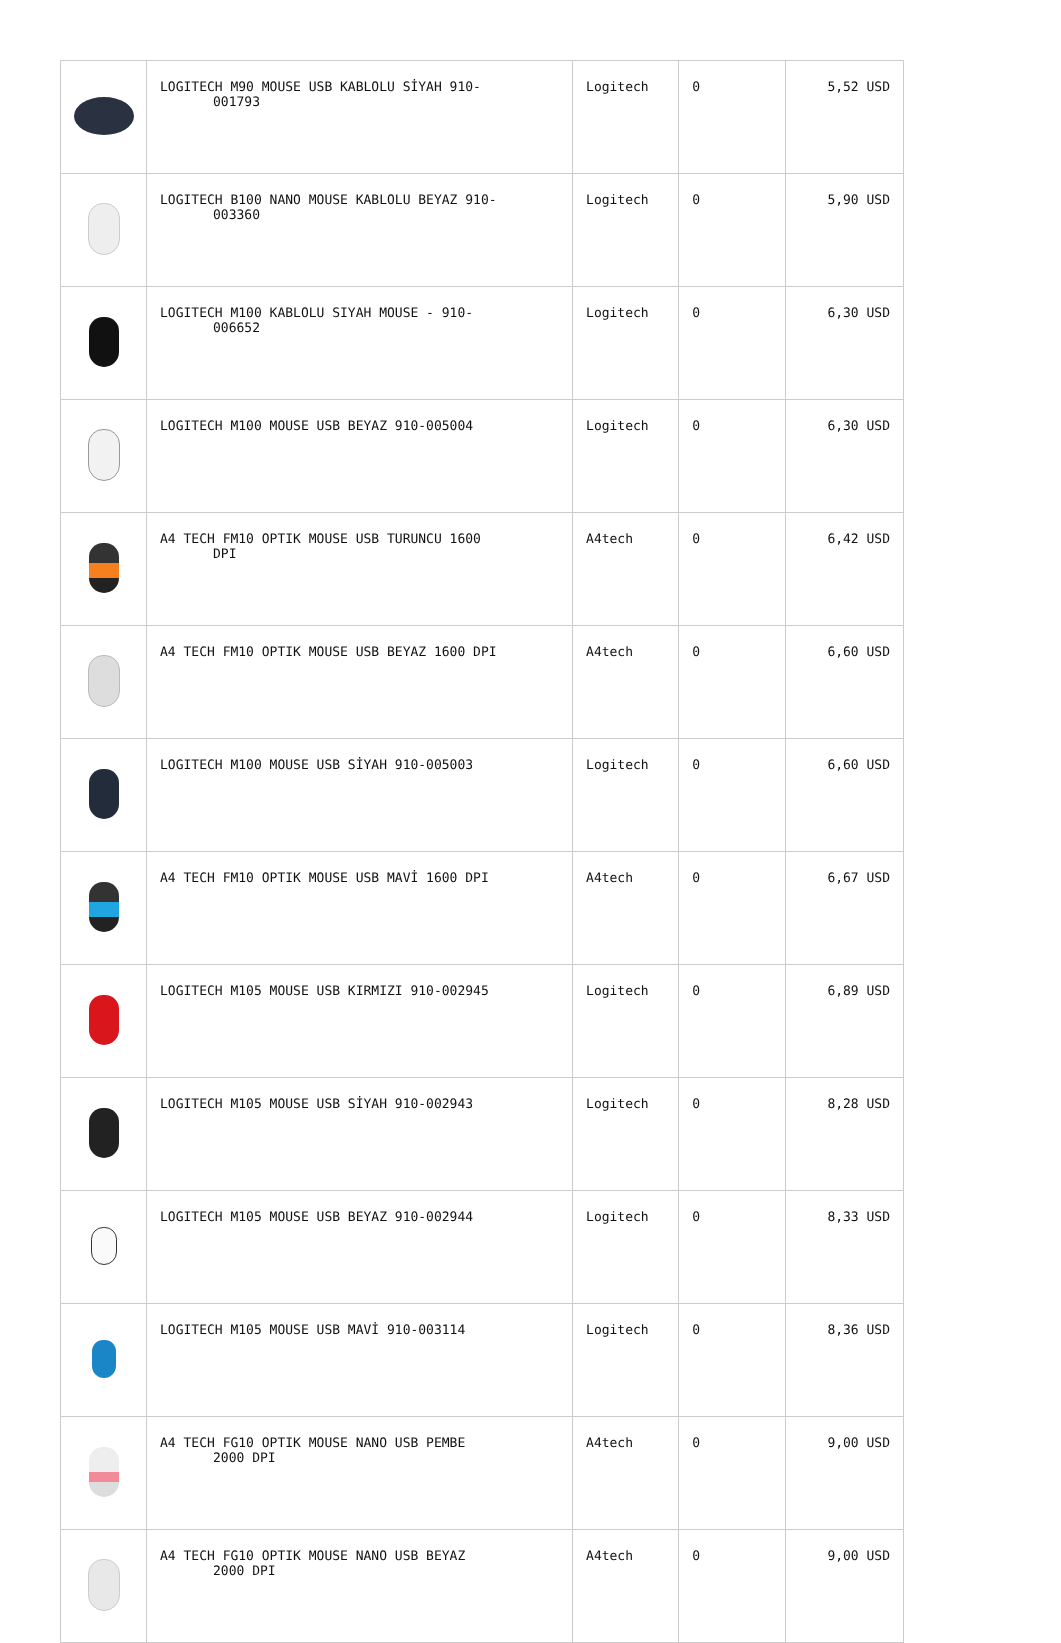| | LOGITECH M90 MOUSE USB KABLOLU SİYAH 910- 001793 | Logitech | 0 | 5,52 USD |
| | LOGITECH B100 NANO MOUSE KABLOLU BEYAZ 910- 003360 | Logitech | 0 | 5,90 USD |
| | LOGITECH M100 KABLOLU SIYAH MOUSE - 910- 006652 | Logitech | 0 | 6,30 USD |
| | LOGITECH M100 MOUSE USB BEYAZ 910-005004 | Logitech | 0 | 6,30 USD |
| | A4 TECH FM10 OPTIK MOUSE USB TURUNCU 1600 DPI | A4tech | 0 | 6,42 USD |
| | A4 TECH FM10 OPTIK MOUSE USB BEYAZ 1600 DPI | A4tech | 0 | 6,60 USD |
| | LOGITECH M100 MOUSE USB SİYAH 910-005003 | Logitech | 0 | 6,60 USD |
| | A4 TECH FM10 OPTIK MOUSE USB MAVİ 1600 DPI | A4tech | 0 | 6,67 USD |
| | LOGITECH M105 MOUSE USB KIRMIZI 910-002945 | Logitech | 0 | 6,89 USD |
| | LOGITECH M105 MOUSE USB SİYAH 910-002943 | Logitech | 0 | 8,28 USD |
| | LOGITECH M105 MOUSE USB BEYAZ 910-002944 | Logitech | 0 | 8,33 USD |
| | LOGITECH M105 MOUSE USB MAVİ 910-003114 | Logitech | 0 | 8,36 USD |
| | A4 TECH FG10 OPTIK MOUSE NANO USB PEMBE 2000 DPI | A4tech | 0 | 9,00 USD |
| | A4 TECH FG10 OPTIK MOUSE NANO USB BEYAZ 2000 DPI | A4tech | 0 | 9,00 USD |